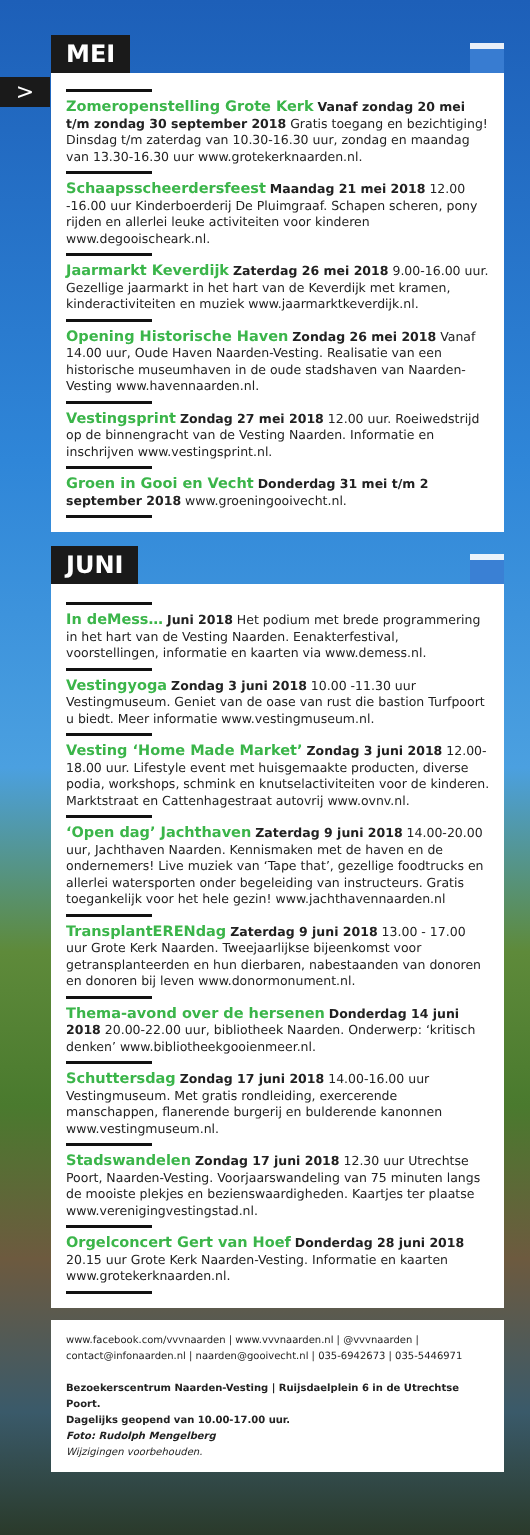>
MEI
Zomeropenstelling Grote Kerk Vanaf zondag 20 mei t/m zondag 30 september 2018 Gratis toegang en bezichtiging! Dinsdag t/m zaterdag van 10.30-16.30 uur, zondag en maandag van 13.30-16.30 uur www.grotekerknaarden.nl.
Schaapsscheerdersfeest Maandag 21 mei 2018 12.00 -16.00 uur Kinderboerderij De Pluimgraaf. Schapen scheren, pony rijden en allerlei leuke activiteiten voor kinderen www.degooischeark.nl.
Jaarmarkt Keverdijk Zaterdag 26 mei 2018 9.00-16.00 uur. Gezellige jaarmarkt in het hart van de Keverdijk met kramen, kinderactiviteiten en muziek www.jaarmarktkeverdijk.nl.
Opening Historische Haven Zondag 26 mei 2018 Vanaf 14.00 uur, Oude Haven Naarden-Vesting. Realisatie van een historische museumhaven in de oude stadshaven van Naarden-Vesting www.havennaarden.nl.
Vestingsprint Zondag 27 mei 2018 12.00 uur. Roeiwedstrijd op de binnengracht van de Vesting Naarden. Informatie en inschrijven www.vestingsprint.nl.
Groen in Gooi en Vecht Donderdag 31 mei t/m 2 september 2018 www.groeningooivecht.nl.
JUNI
In deMess… Juni 2018 Het podium met brede programmering in het hart van de Vesting Naarden. Eenakterfestival, voorstellingen, informatie en kaarten via www.demess.nl.
Vestingyoga Zondag 3 juni 2018 10.00 -11.30 uur Vestingmuseum. Geniet van de oase van rust die bastion Turfpoort u biedt. Meer informatie www.vestingmuseum.nl.
Vesting ‘Home Made Market’ Zondag 3 juni 2018 12.00-18.00 uur. Lifestyle event met huisgemaakte producten, diverse podia, workshops, schmink en knutselactiviteiten voor de kinderen. Marktstraat en Cattenhagestraat autovrij www.ovnv.nl.
‘Open dag’ Jachthaven Zaterdag 9 juni 2018 14.00-20.00 uur, Jachthaven Naarden. Kennismaken met de haven en de ondernemers! Live muziek van ‘Tape that’, gezellige foodtrucks en allerlei watersporten onder begeleiding van instructeurs. Gratis toegankelijk voor het hele gezin! www.jachthavennaarden.nl
TransplantERENdag Zaterdag 9 juni 2018 13.00 - 17.00 uur Grote Kerk Naarden. Tweejaarlijkse bijeenkomst voor getransplanteerden en hun dierbaren, nabestaanden van donoren en donoren bij leven www.donormonument.nl.
Thema-avond over de hersenen Donderdag 14 juni 2018 20.00-22.00 uur, bibliotheek Naarden. Onderwerp: ‘kritisch denken’ www.bibliotheekgooienmeer.nl.
Schuttersdag Zondag 17 juni 2018 14.00-16.00 uur Vestingmuseum. Met gratis rondleiding, exercerende manschappen, flanerende burgerij en bulderende kanonnen www.vestingmuseum.nl.
Stadswandelen Zondag 17 juni 2018 12.30 uur Utrechtse Poort, Naarden-Vesting. Voorjaarswandeling van 75 minuten langs de mooiste plekjes en bezienswaardigheden. Kaartjes ter plaatse www.verenigingvestingstad.nl.
Orgelconcert Gert van Hoef Donderdag 28 juni 2018 20.15 uur Grote Kerk Naarden-Vesting. Informatie en kaarten www.grotekerknaarden.nl.
www.facebook.com/vvvnaarden | www.vvvnaarden.nl | @vvvnaarden | contact@infonaarden.nl | naarden@gooivecht.nl | 035-6942673 | 035-5446971
Bezoekerscentrum Naarden-Vesting | Ruijsdaelplein 6 in de Utrechtse Poort.
Dagelijks geopend van 10.00-17.00 uur.
Foto: Rudolph Mengelberg
Wijzigingen voorbehouden.